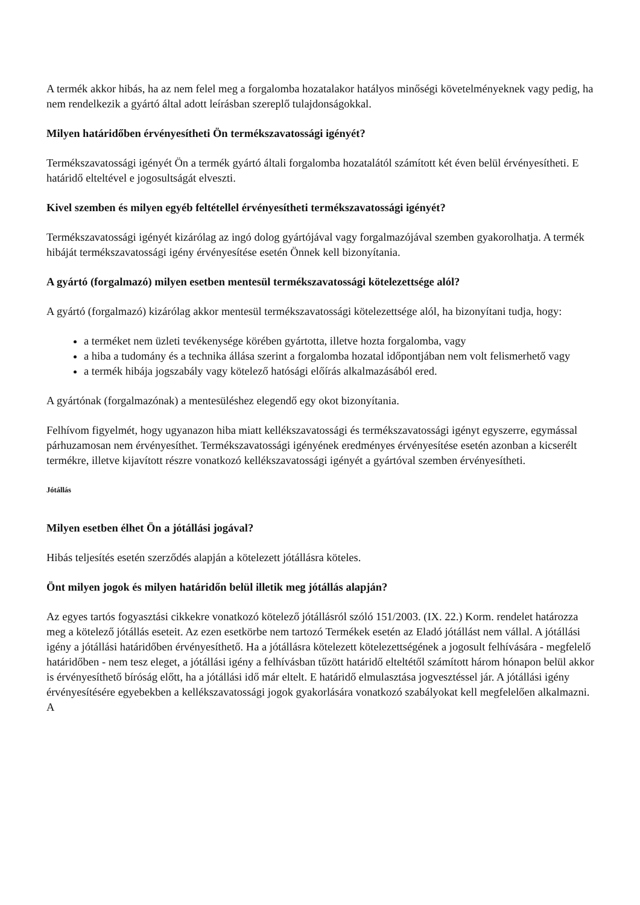A termék akkor hibás, ha az nem felel meg a forgalomba hozatalakor hatályos minőségi követelményeknek vagy pedig, ha nem rendelkezik a gyártó által adott leírásban szereplő tulajdonságokkal.
Milyen határidőben érvényesítheti Ön termékszavatossági igényét?
Termékszavatossági igényét Ön a termék gyártó általi forgalomba hozatalától számított két éven belül érvényesítheti. E határidő elteltével e jogosultságát elveszti.
Kivel szemben és milyen egyéb feltétellel érvényesítheti termékszavatossági igényét?
Termékszavatossági igényét kizárólag az ingó dolog gyártójával vagy forgalmazójával szemben gyakorolhatja. A termék hibáját termékszavatossági igény érvényesítése esetén Önnek kell bizonyítania.
A gyártó (forgalmazó) milyen esetben mentesül termékszavatossági kötelezettsége alól?
A gyártó (forgalmazó) kizárólag akkor mentesül termékszavatossági kötelezettsége alól, ha bizonyítani tudja, hogy:
a terméket nem üzleti tevékenysége körében gyártotta, illetve hozta forgalomba, vagy
a hiba a tudomány és a technika állása szerint a forgalomba hozatal időpontjában nem volt felismerhető vagy
a termék hibája jogszabály vagy kötelező hatósági előírás alkalmazásából ered.
A gyártónak (forgalmazónak) a mentesüléshez elegendő egy okot bizonyítania.
Felhívom figyelmét, hogy ugyanazon hiba miatt kellékszavatossági és termékszavatossági igényt egyszerre, egymással párhuzamosan nem érvényesíthet. Termékszavatossági igényének eredményes érvényesítése esetén azonban a kicserélt termékre, illetve kijavított részre vonatkozó kellékszavatossági igényét a gyártóval szemben érvényesítheti.
Jótállás
Milyen esetben élhet Ön a jótállási jogával?
Hibás teljesítés esetén szerződés alapján a kötelezett jótállásra köteles.
Önt milyen jogok és milyen határidőn belül illetik meg jótállás alapján?
Az egyes tartós fogyasztási cikkekre vonatkozó kötelező jótállásról szóló 151/2003. (IX. 22.) Korm. rendelet határozza meg a kötelező jótállás eseteit. Az ezen esetkörbe nem tartozó Termékek esetén az Eladó jótállást nem vállal. A jótállási igény a jótállási határidőben érvényesíthető. Ha a jótállásra kötelezett kötelezettségének a jogosult felhívására - megfelelő határidőben - nem tesz eleget, a jótállási igény a felhívásban tűzött határidő elteltétől számított három hónapon belül akkor is érvényesíthető bíróság előtt, ha a jótállási idő már eltelt. E határidő elmulasztása jogvesztéssel jár. A jótállási igény érvényesítésére egyebekben a kellékszavatossági jogok gyakorlására vonatkozó szabályokat kell megfelelően alkalmazni. A